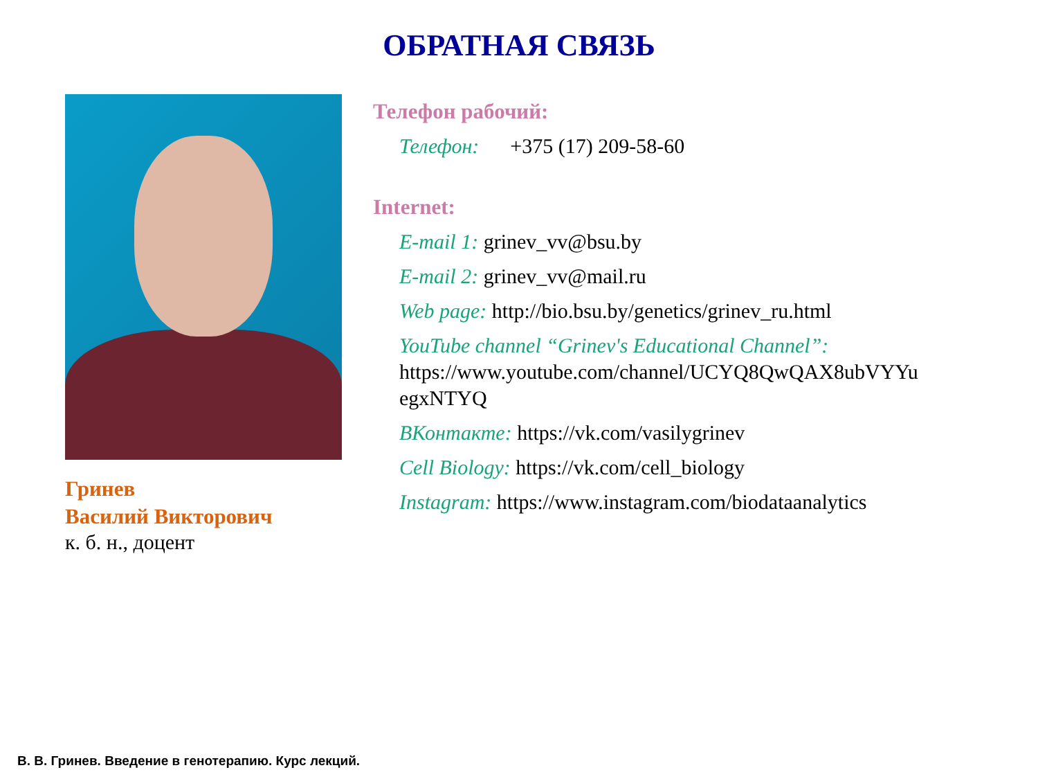ОБРАТНАЯ СВЯЗЬ
Гринев
Василий Викторович
к. б. н., доцент
Телефон рабочий:
Телефон: +375 (17) 209-58-60
Internet:
E-mail 1: grinev_vv@bsu.by
E-mail 2: grinev_vv@mail.ru
Web page: http://bio.bsu.by/genetics/grinev_ru.html
YouTube channel “Grinev's Educational Channel”: https://www.youtube.com/channel/UCYQ8QwQAX8ubVYYu egxNTYQ
ВКонтакте: https://vk.com/vasilygrinev
Cell Biology: https://vk.com/cell_biology
Instagram: https://www.instagram.com/biodataanalytics
В. В. Гринев. Введение в генотерапию. Курс лекций.